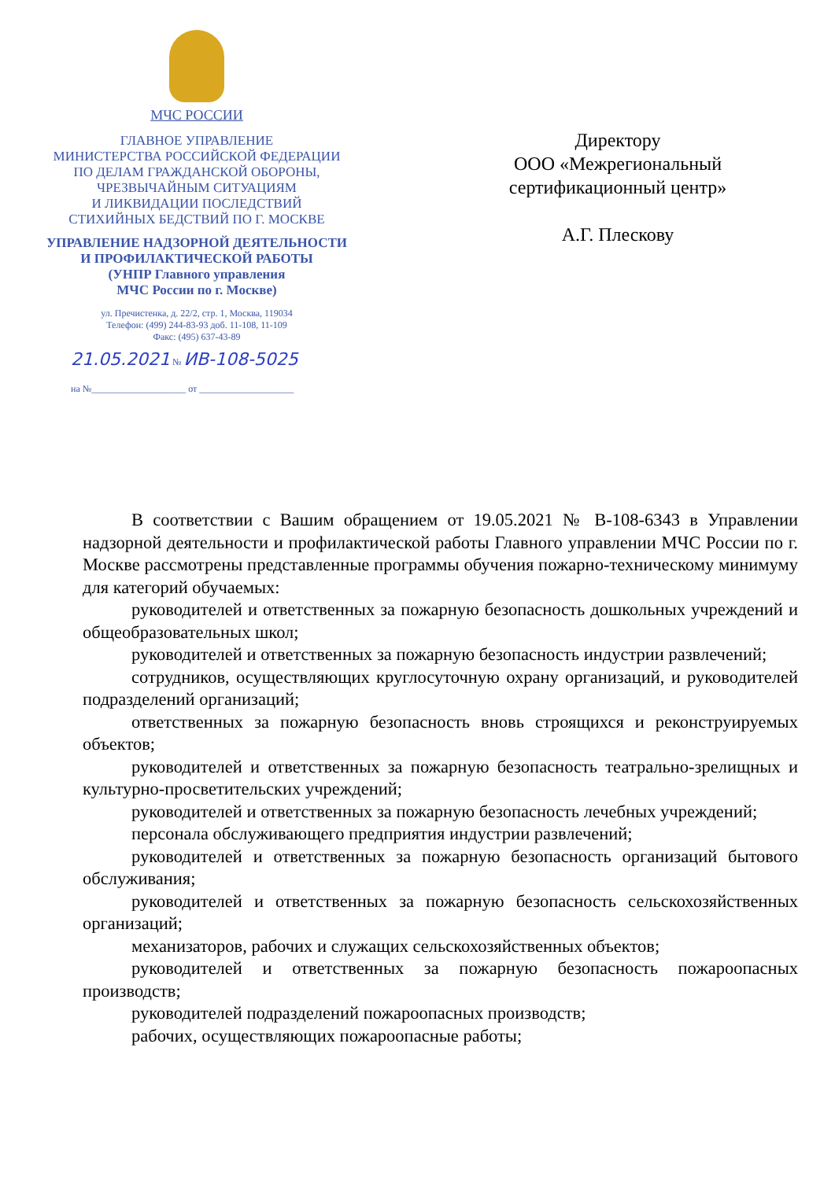МЧС РОССИИ
ГЛАВНОЕ УПРАВЛЕНИЕ
МИНИСТЕРСТВА РОССИЙСКОЙ ФЕДЕРАЦИИ
ПО ДЕЛАМ ГРАЖДАНСКОЙ ОБОРОНЫ,
ЧРЕЗВЫЧАЙНЫМ СИТУАЦИЯМ
И ЛИКВИДАЦИИ ПОСЛЕДСТВИЙ
СТИХИЙНЫХ БЕДСТВИЙ ПО Г. МОСКВЕ
УПРАВЛЕНИЕ НАДЗОРНОЙ ДЕЯТЕЛЬНОСТИ
И ПРОФИЛАКТИЧЕСКОЙ РАБОТЫ
(УНПР Главного управления
МЧС России по г. Москве)
ул. Пречистенка, д. 22/2, стр. 1, Москва, 119034
Телефон: (499) 244-83-93 доб. 11-108, 11-109
Факс: (495) 637-43-89
21.05.2021 № ИВ-108-5025
на №____________________ от ____________________
Директору
ООО «Межрегиональный
сертификационный центр»
А.Г. Плескову
В соответствии с Вашим обращением от 19.05.2021 № В-108-6343 в Управлении надзорной деятельности и профилактической работы Главного управлении МЧС России по г. Москве рассмотрены представленные программы обучения пожарно-техническому минимуму для категорий обучаемых:
руководителей и ответственных за пожарную безопасность дошкольных учреждений и общеобразовательных школ;
руководителей и ответственных за пожарную безопасность индустрии развлечений;
сотрудников, осуществляющих круглосуточную охрану организаций, и руководителей подразделений организаций;
ответственных за пожарную безопасность вновь строящихся и реконструируемых объектов;
руководителей и ответственных за пожарную безопасность театрально-зрелищных и культурно-просветительских учреждений;
руководителей и ответственных за пожарную безопасность лечебных учреждений;
персонала обслуживающего предприятия индустрии развлечений;
руководителей и ответственных за пожарную безопасность организаций бытового обслуживания;
руководителей и ответственных за пожарную безопасность сельскохозяйственных организаций;
механизаторов, рабочих и служащих сельскохозяйственных объектов;
руководителей и ответственных за пожарную безопасность пожароопасных производств;
руководителей подразделений пожароопасных производств;
рабочих, осуществляющих пожароопасные работы;